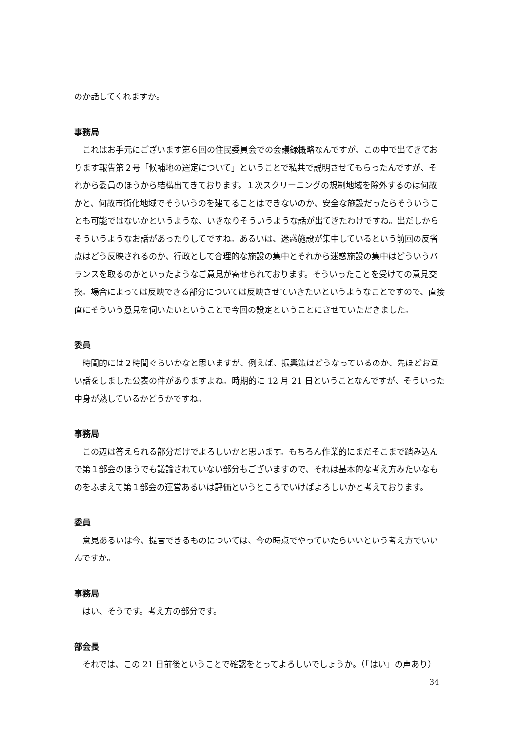のか話してくれますか。
事務局
これはお手元にございます第６回の住民委員会での会議録概略なんですが、この中で出てきております報告第２号「候補地の選定について」ということで私共で説明させてもらったんですが、それから委員のほうから結構出てきております。１次スクリーニングの規制地域を除外するのは何故かと、何故市街化地域でそういうのを建てることはできないのか、安全な施設だったらそういうことも可能ではないかというような、いきなりそういうような話が出てきたわけですね。出だしからそういうようなお話があったりしてですね。あるいは、迷惑施設が集中しているという前回の反省点はどう反映されるのか、行政として合理的な施設の集中とそれから迷惑施設の集中はどういうバランスを取るのかといったようなご意見が寄せられております。そういったことを受けての意見交換。場合によっては反映できる部分については反映させていきたいというようなことですので、直接直にそういう意見を伺いたいということで今回の設定ということにさせていただきました。
委員
時間的には２時間ぐらいかなと思いますが、例えば、振興策はどうなっているのか、先ほどお互い話をしました公表の件がありますよね。時期的に 12 月 21 日ということなんですが、そういった中身が熟しているかどうかですね。
事務局
この辺は答えられる部分だけでよろしいかと思います。もちろん作業的にまだそこまで踏み込んで第１部会のほうでも議論されていない部分もございますので、それは基本的な考え方みたいなものをふまえて第１部会の運営あるいは評価というところでいけばよろしいかと考えております。
委員
意見あるいは今、提言できるものについては、今の時点でやっていたらいいという考え方でいいんですか。
事務局
はい、そうです。考え方の部分です。
部会長
それでは、この 21 日前後ということで確認をとってよろしいでしょうか。（「はい」の声あり）
34